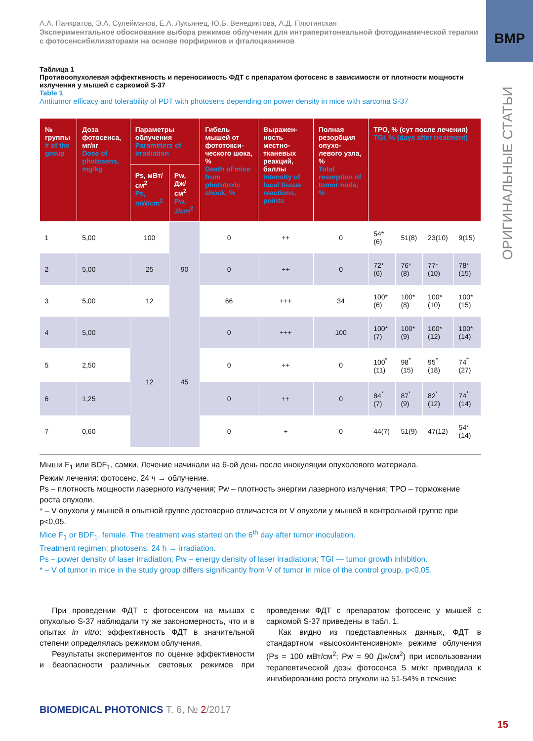ВМР
ОРИГИНАЛЬНЫЕ СТАТЬИ
А.А. Панкратов, Э.А. Сулейманов, Е.А. Лукьянец, Ю.Б. Венедиктова, А.Д. Плютинская
Экспериментальное обоснование выбора режимов облучения для интраперитонеальной фотодинамической терапии с фотосенсибилизаторами на основе порфиринов и фталоцианинов
Таблица 1
Противоопухолевая эффективность и переносимость ФДТ с препаратом фотосенс в зависимости от плотности мощности излучения у мышей с саркомой S-37
Table 1
Antitumor efficacy and tolerability of PDT with photosens depending on power density in mice with sarcoma S-37
| № группы # of the group | Доза фотосенса, мг/кг Dose of photosens, mg/kg | Параметры облучения Parameters of irradiation | | Гибель мышей от фототокси-ческого шока, % Death of mice from phototoxic shock, % | Выражен-ность местно-тканевых реакций, баллы Intensity of local tissue reactions, points | Полная резорбция опухо-левого узла, % Total resorption of tumor node, % | ТРО, % (сут после лечения) TGI, % (days after treatment) | | | |
| --- | --- | --- | --- | --- | --- | --- | --- | --- | --- | --- |
| | | Ps, мВт/см<sup>2</sup> Ps, mW/cm<sup>2</sup> | Pw, Дж/см<sup>2</sup> Pw, J/cm<sup>2</sup> | | | | | | | |
| 1 | 5,00 | 100 | 90 | 0 | ++ | 0 | 54*(6) | 51(8) | 23(10) | 9(15) |
| 2 | 5,00 | 25 | | 0 | ++ | 0 | 72*(6) | 76*(8) | 77*(10) | 78*(15) |
| 3 | 5,00 | 12 | | 66 | +++ | 34 | 100*(6) | 100*(8) | 100*(10) | 100*(15) |
| 4 | 5,00 | 12 | 45 | 0 | +++ | 100 | 100*(7) | 100*(9) | 100*(12) | 100*(14) |
| 5 | 2,50 | | | 0 | ++ | 0 | 100<sup>*</sup>(11) | 98<sup>*</sup>(15) | 95<sup>*</sup>(18) | 74<sup>*</sup>(27) |
| 6 | 1,25 | | | 0 | ++ | 0 | 84<sup>*</sup>(7) | 87<sup>*</sup>(9) | 82<sup>*</sup>(12) | 74<sup>*</sup>(14) |
| 7 | 0,60 | | | 0 | + | 0 | 44(7) | 51(9) | 47(12) | 54*(14) |
Мыши F<sub>1</sub> или BDF<sub>1</sub>, самки. Лечение начинали на 6-ой день после инокуляции опухолевого материала.
Режим лечения: фотосенс, 24 ч → облучение.
Ps – плотность мощности лазерного излучения; Pw – плотность энергии лазерного излучения; ТРО – торможение роста опухоли.
* – V опухоли у мышей в опытной группе достоверно отличается от V опухоли у мышей в контрольной группе при p<0,05.
Mice F<sub>1</sub> or BDF<sub>1</sub>, female. The treatment was started on the 6<sup>th</sup> day after tumor inoculation.
Treatment regimen: photosens, 24 h → irradiation.
Ps – power density of laser irradiation; Pw – energy density of laser irradiationя; TGI — tumor growth inhibition.
* – V of tumor in mice in the study group differs significantly from V of tumor in mice of the control group, p<0,05.
При проведении ФДТ с фотосенсом на мышах с опухолью S-37 наблюдали ту же закономерность, что и в опытах in vitro: эффективность ФДТ в значительной степени определялась режимом облучения.
Результаты экспериментов по оценке эффективности и безопасности различных световых режимов при проведении ФДТ с препаратом фотосенс у мышей с саркомой S-37 приведены в табл. 1.
Как видно из представленных данных, ФДТ в стандартном «высокоинтенсивном» режиме облучения (Ps = 100 мВт/см<sup>2</sup>; Pw = 90 Дж/см<sup>2</sup>) при использовании терапевтической дозы фотосенса 5 мг/кг приводила к ингибированию роста опухоли на 51-54% в течение
BIOMEDICAL PHOTONICS Т. 6, № 2/2017
15